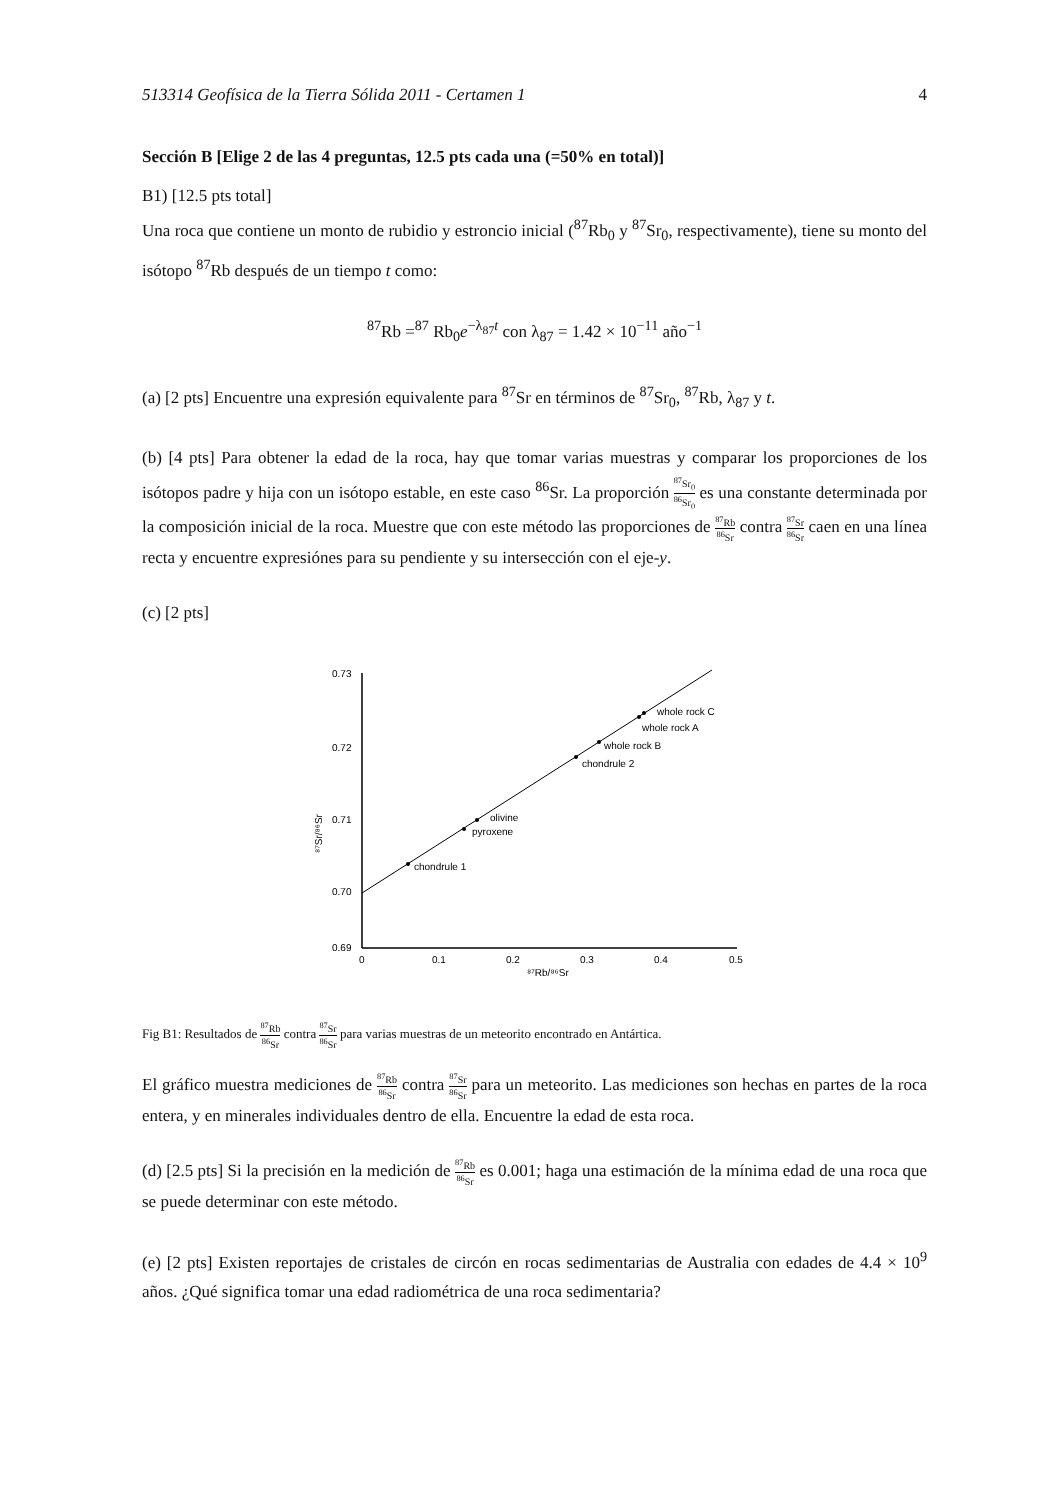513314 Geofísica de la Tierra Sólida 2011 - Certamen 1 4
Sección B [Elige 2 de las 4 preguntas, 12.5 pts cada una (=50% en total)]
B1) [12.5 pts total]
Una roca que contiene un monto de rubidio y estroncio inicial (<sup>87</sup>Rb<sub>0</sub> y <sup>87</sup>Sr<sub>0</sub>, respectivamente), tiene su monto del isótopo <sup>87</sup>Rb después de un tiempo t como:
<sup>87</sup>Rb =<sup>87</sup> Rb<sub>0</sub>e<sup>−λ<sub>87</sub>t</sup> con λ<sub>87</sub> = 1.42 × 10<sup>−11</sup> año<sup>−1</sup>
(a) [2 pts] Encuentre una expresión equivalente para <sup>87</sup>Sr en términos de <sup>87</sup>Sr<sub>0</sub>, <sup>87</sup>Rb, λ<sub>87</sub> y t.
(b) [4 pts] Para obtener la edad de la roca, hay que tomar varias muestras y comparar los proporciones de los isótopos padre y hija con un isótopo estable, en este caso <sup>86</sup>Sr. La proporción <sup>87</sup>Sr<sub>0</sub><sup>86</sup>Sr<sub>0</sub> es una constante determinada por la composición inicial de la roca. Muestre que con este método las proporciones de <sup>87</sup>Rb <sup>86</sup>Sr contra <sup>87</sup>Sr <sup>86</sup>Sr caen en una línea recta y encuentre expresiónes para su pendiente y su intersección con el eje-y.
(c) [2 pts]
0.73
0.72
0.71
0.70
0.69
0
0.1
0.2
0.3
0.4
0.5
⁸⁷Rb/⁸⁶Sr
⁸⁷Sr/⁸⁶Sr
chondrule 1
olivine
pyroxene
chondrule 2
whole rock B
whole rock A
whole rock C
Fig B1: Resultados de <sup>87</sup>Rb <sup>86</sup>Sr contra <sup>87</sup>Sr <sup>86</sup>Sr para varias muestras de un meteorito encontrado en Antártica.
El gráfico muestra mediciones de <sup>87</sup>Rb <sup>86</sup>Sr contra <sup>87</sup>Sr <sup>86</sup>Sr para un meteorito. Las mediciones son hechas en partes de la roca entera, y en minerales individuales dentro de ella. Encuentre la edad de esta roca.
(d) [2.5 pts] Si la precisión en la medición de <sup>87</sup>Rb <sup>86</sup>Sr es 0.001; haga una estimación de la mínima edad de una roca que se puede determinar con este método.
(e) [2 pts] Existen reportajes de cristales de circón en rocas sedimentarias de Australia con edades de 4.4 × 10<sup>9</sup> años. ¿Qué significa tomar una edad radiométrica de una roca sedimentaria?